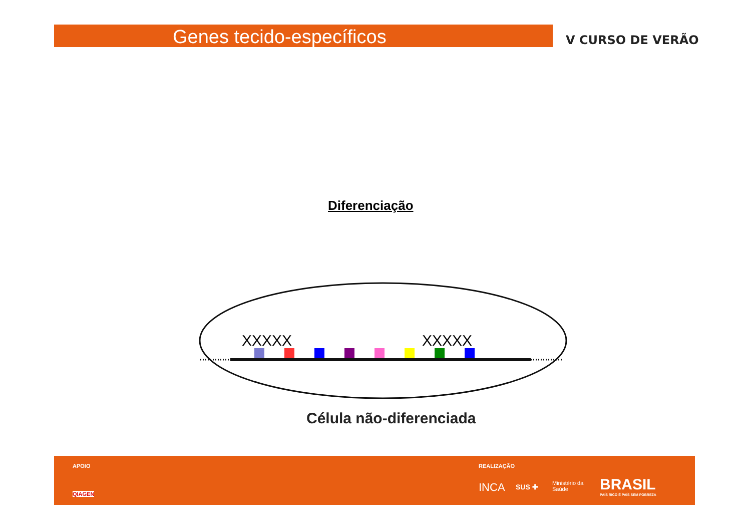Genes tecido-específicos V CURSO DE VERÃO
Diferenciação
XXXXX
XXXXX
Célula não-diferenciada
APOIO
QIAGEN
REALIZAÇÃO
INCA SUS ✚ Ministério da
Saúde BRASIL
PAÍS RICO É PAÍS SEM POBREZA